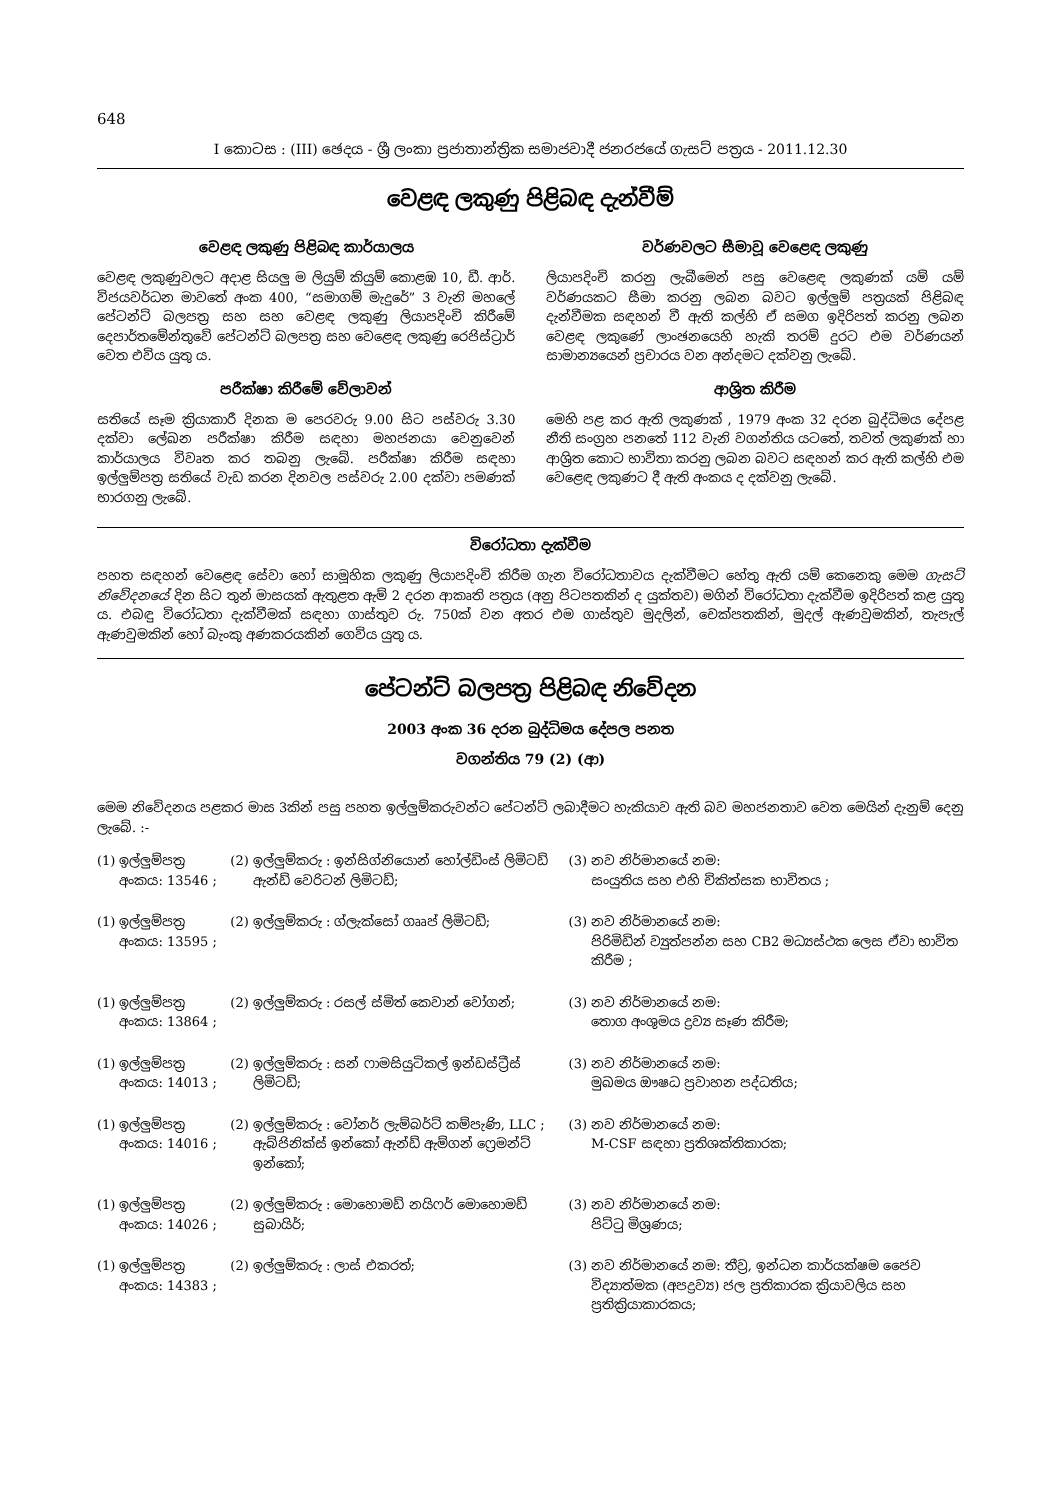648
I කොටස : (III) ඡෙදය - ශ්‍රී ලංකා ප්‍රජාතාන්ත්‍රික සමාජවාදී ජනරජයේ ගැසට් පත්‍රය - 2011.12.30
වෙළඳ ලකුණු පිළිබඳ දැන්වීම්
වෙළඳ ලකුණු පිළිබඳ කාර්යාලය
වෙළඳ ලකුණුවලට අදාළ සියලු ම ලියුම් කියුම් කොළඹ 10, ඩී. ආර්. විජයවර්ධන මාවතේ අංක 400, “සමාගම් මැදුරේ” 3 වැනි මහලේ පේටන්ට් බලපත්‍ර සහ සහ වෙළඳ ලකුණු ලියාපදිංචි කිරීමේ දෙපාර්තමේන්තුවේ පේටන්ට් බලපත්‍ර සහ වෙළෙඳ ලකුණු රෙජිස්ට්‍රාර් වෙත එවිය යුතු ය.
පරීක්ෂා කිරීමේ වේලාවන්
සතියේ සෑම ක්‍රියාකාරී දිනක ම පෙරවරු 9.00 සිට පස්වරු 3.30 දක්වා ලේඛන පරීක්ෂා කිරීම සඳහා මහජනයා වෙනුවෙන් කාර්යාලය විවෘත කර තබනු ලැබේ. පරීක්ෂා කිරීම සඳහා ඉල්ලුම්පත්‍ර සතියේ වැඩ කරන දිනවල පස්වරු 2.00 දක්වා පමණක් භාරගනු ලැබේ.
වර්ණවලට සීමාවූ වෙළෙඳ ලකුණු
ලියාපදිංචි කරනු ලැබීමෙන් පසු වෙළෙඳ ලකුණක් යම් යම් වර්ණයකට සීමා කරනු ලබන බවට ඉල්ලුම් පත්‍රයක් පිළිබඳ දැන්වීමක සඳහන් වී ඇති කල්හි ඒ සමග ඉදිරිපත් කරනු ලබන වෙළඳ ලකුණේ ලාංඡනයෙහි හැකි තරම් දුරට එම වර්ණයන් සාමාන්‍යයෙන් ප්‍රචාරය වන අන්දමට දක්වනු ලැබේ.
ආශ්‍රිත කිරීම
මෙහි පළ කර ඇති ලකුණක් , 1979 අංක 32 දරන බුද්ධිමය දේපළ නීති සංග්‍රහ පනතේ 112 වැනි වගන්තිය යටතේ, තවත් ලකුණක් හා ආශ්‍රිත කොට භාවිතා කරනු ලබන බවට සඳහන් කර ඇති කල්හි එම වෙළෙඳ ලකුණට දී ඇති අංකය ද දක්වනු ලැබේ.
විරෝධතා දැක්වීම
පහත සඳහන් වෙළෙඳ සේවා හෝ සාමූහික ලකුණු ලියාපදිංචි කිරීම ගැන විරෝධතාවය දැක්වීමට හේතු ඇති යම් කෙනෙකු මෙම ගැසට් නිවේදනයේ දින සිට තුන් මාසයක් ඇතුළත ඇම් 2 දරන ආකෘති පත්‍රය (අනු පිටපතකින් ද යුක්තව) මගින් විරෝධතා දැක්වීම ඉදිරිපත් කළ යුතු ය. එබඳු විරෝධතා දැක්වීමක් සඳහා ගාස්තුව රු. 750ක් වන අතර එම ගාස්තුව මුදලින්, චෙක්පතකින්, මුදල් ඇණවුමකින්, තැපැල් ඇණවුමකින් හෝ බැංකු අණකරයකින් ගෙවිය යුතු ය.
පේටන්ට් බලපත්‍ර පිළිබඳ නිවේදන
2003 අංක 36 දරන බුද්ධිමය දේපල පනත
වගන්තිය 79 (2) (ආ)
මෙම නිවේදනය පළකර මාස 3කින් පසු පහත ඉල්ලුම්කරුවන්ට පේටන්ට් ලබාදීමට හැකියාව ඇති බව මහජනතාව වෙත මෙයින් දැනුම් දෙනු ලැබේ. :-
| (1) | ඉල්ලුම්පත්‍ර අංකය: 13546 ; | (2) | ඉල්ලුම්කරු : ඉන්සිග්නියොන් හෝල්ඩිංස් ලිමිටඩ් ඇන්ඩ් වෙරිටන් ලිමිටඩ්; | (3) | නව නිර්මානයේ නම: සංයුතිය සහ එහි චිකිත්සක භාවිතය ; |
| (1) | ඉල්ලුම්පත්‍ර අංකය: 13595 ; | (2) | ඉල්ලුම්කරු : ග්ලැක්සෝ ගෲප් ලිමිටඩ්; | (3) | නව නිර්මානයේ නම: පිරිමිඩින් ව්‍යුත්පන්න සහ CB2 මධ්‍යස්ථක ලෙස ඒවා භාවිත කිරීම ; |
| (1) | ඉල්ලුම්පත්‍ර අංකය: 13864 ; | (2) | ඉල්ලුම්කරු : රසල් ස්මිත් කෙවාන් වෝගන්; | (3) | නව නිර්මානයේ නම: තොග අංශුමය ද්‍රව්‍ය සෑණ කිරීම; |
| (1) | ඉල්ලුම්පත්‍ර අංකය: 14013 ; | (2) | ඉල්ලුම්කරු : සන් ෆාමසියුටිකල් ඉන්ඩස්ට්‍රීස් ලිමිටඩ්; | (3) | නව නිර්මානයේ නම: මුඛමය ඖෂධ ප්‍රවාහන පද්ධතිය; |
| (1) | ඉල්ලුම්පත්‍ර අංකය: 14016 ; | (2) | ඉල්ලුම්කරු : වෝනර් ලැම්බර්ට් කම්පැණි, LLC ; ඇබ්ජිනික්ස් ඉන්කෝ ඇන්ඩ් ඇම්ගන් ෆ්‍රෙමන්ට් ඉන්කෝ; | (3) | නව නිර්මානයේ නම: M-CSF සඳහා ප්‍රතිශක්තිකාරක; |
| (1) | ඉල්ලුම්පත්‍ර අංකය: 14026 ; | (2) | ඉල්ලුම්කරු : මොහොමඩ් නයිෆර් මොහොමඩ් සුබායිර්; | (3) | නව නිර්මානයේ නම: පිට්ටු මිශ්‍රණය; |
| (1) | ඉල්ලුම්පත්‍ර අංකය: 14383 ; | (2) | ඉල්ලුම්කරු : ලාස් එකරත්; | (3) | නව නිර්මානයේ නම: තීව්‍ර, ඉන්ධන කාර්යක්ෂම ජෛව විද්‍යාත්මක (අපද්‍රව්‍ය) ජල ප්‍රතිකාරක ක්‍රියාවලිය සහ ප්‍රතික්‍රියාකාරකය; |